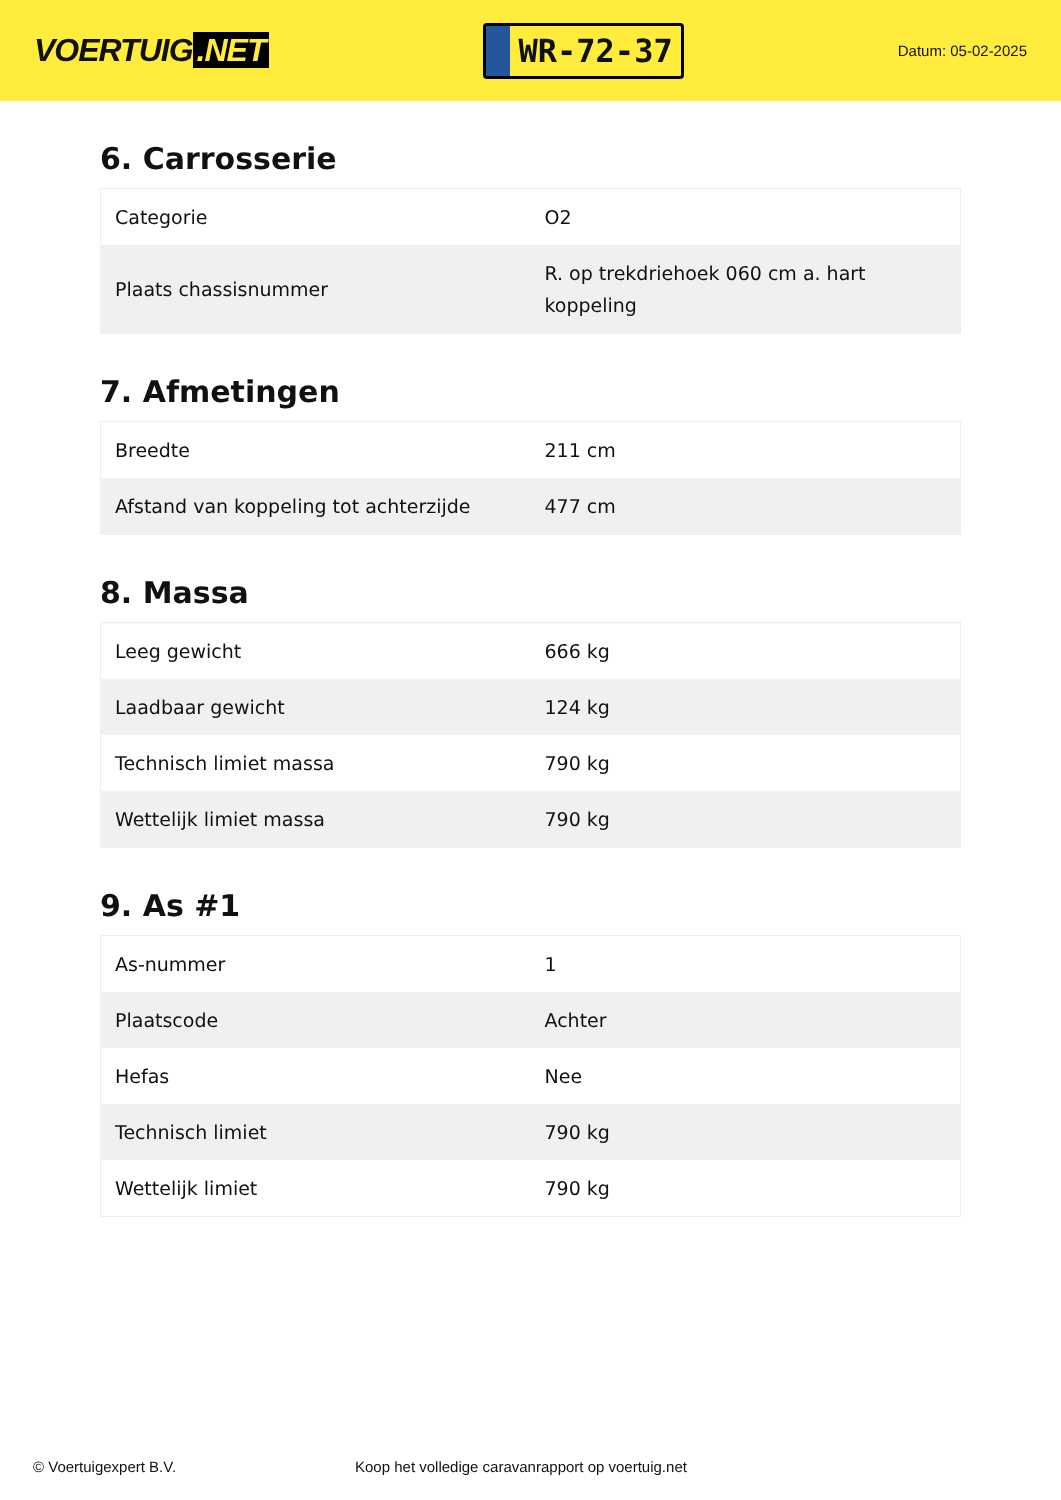VOERTUIG.NET
WR-72-37
Datum: 05-02-2025
6. Carrosserie
| Categorie | O2 |
| Plaats chassisnummer | R. op trekdriehoek 060 cm a. hart koppeling |
7. Afmetingen
| Breedte | 211 cm |
| Afstand van koppeling tot achterzijde | 477 cm |
8. Massa
| Leeg gewicht | 666 kg |
| Laadbaar gewicht | 124 kg |
| Technisch limiet massa | 790 kg |
| Wettelijk limiet massa | 790 kg |
9. As #1
| As-nummer | 1 |
| Plaatscode | Achter |
| Hefas | Nee |
| Technisch limiet | 790 kg |
| Wettelijk limiet | 790 kg |
© Voertuigexpert B.V. Koop het volledige caravanrapport op voertuig.net